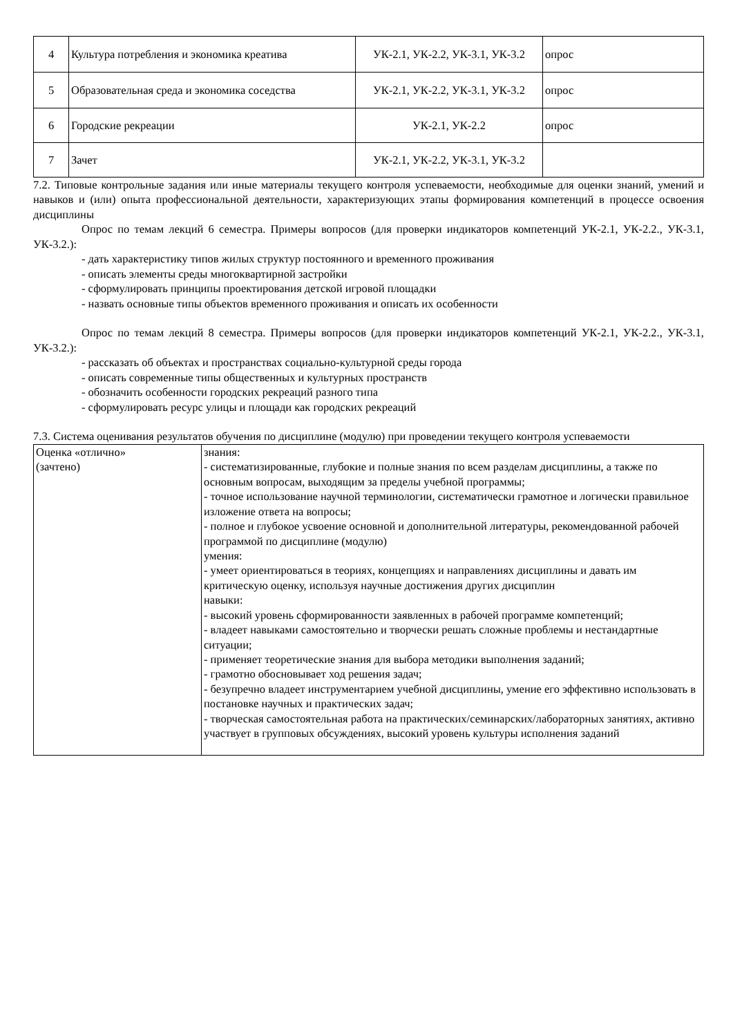| 4 | Культура потребления и экономика креатива | УК-2.1, УК-2.2, УК-3.1, УК-3.2 | опрос |
| 5 | Образовательная среда и экономика соседства | УК-2.1, УК-2.2, УК-3.1, УК-3.2 | опрос |
| 6 | Городские рекреации | УК-2.1, УК-2.2 | опрос |
| 7 | Зачет | УК-2.1, УК-2.2, УК-3.1, УК-3.2 | |
7.2. Типовые контрольные задания или иные материалы текущего контроля успеваемости, необходимые для оценки знаний, умений и навыков и (или) опыта профессиональной деятельности, характеризующих этапы формирования компетенций в процессе освоения дисциплины
Опрос по темам лекций 6 семестра. Примеры вопросов (для проверки индикаторов компетенций УК-2.1, УК-2.2., УК-3.1, УК-3.2.):
- дать характеристику типов жилых структур постоянного и временного проживания
- описать элементы среды многоквартирной застройки
- сформулировать принципы проектирования детской игровой площадки
- назвать основные типы объектов временного проживания и описать их особенности
Опрос по темам лекций 8 семестра. Примеры вопросов (для проверки индикаторов компетенций УК-2.1, УК-2.2., УК-3.1, УК-3.2.):
- рассказать об объектах и пространствах социально-культурной среды города
- описать современные типы общественных и культурных пространств
- обозначить особенности городских рекреаций разного типа
- сформулировать ресурс улицы и площади как городских рекреаций
7.3. Система оценивания результатов обучения по дисциплине (модулю) при проведении текущего контроля успеваемости
| Оценка «отлично» (зачтено) | знания: - систематизированные, глубокие и полные знания по всем разделам дисциплины, а также по основным вопросам, выходящим за пределы учебной программы; - точное использование научной терминологии, систематически грамотное и логически правильное изложение ответа на вопросы; - полное и глубокое усвоение основной и дополнительной литературы, рекомендованной рабочей программой по дисциплине (модулю) умения: - умеет ориентироваться в теориях, концепциях и направлениях дисциплины и давать им критическую оценку, используя научные достижения других дисциплин навыки: - высокий уровень сформированности заявленных в рабочей программе компетенций; - владеет навыками самостоятельно и творчески решать сложные проблемы и нестандартные ситуации; - применяет теоретические знания для выбора методики выполнения заданий; - грамотно обосновывает ход решения задач; - безупречно владеет инструментарием учебной дисциплины, умение его эффективно использовать в постановке научных и практических задач; - творческая самостоятельная работа на практических/семинарских/лабораторных занятиях, активно участвует в групповых обсуждениях, высокий уровень культуры исполнения заданий |